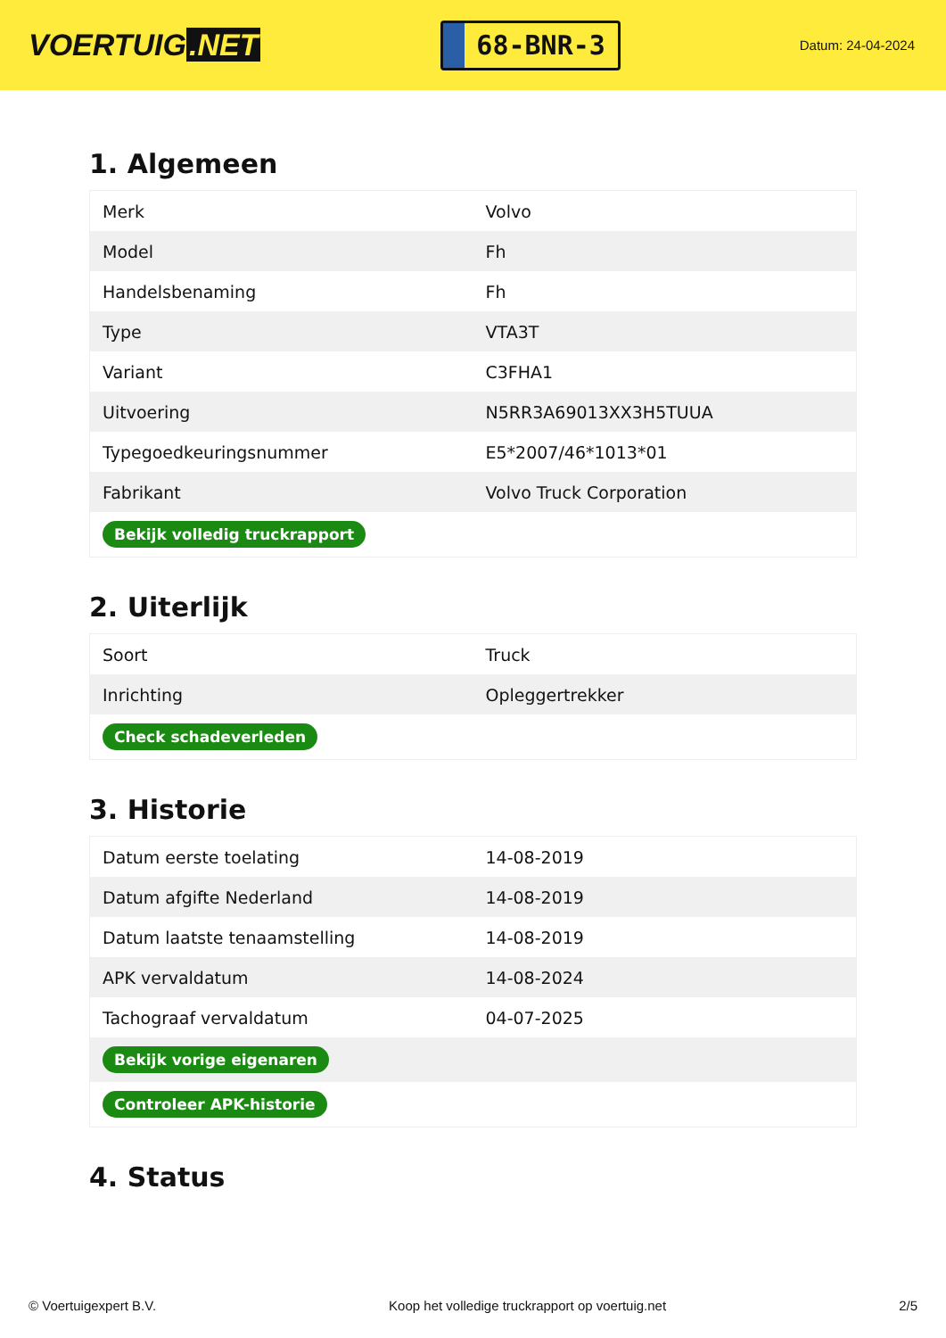VOERTUIG.NET
68-BNR-3
Datum: 24-04-2024
1. Algemeen
| Merk | Volvo |
| Model | Fh |
| Handelsbenaming | Fh |
| Type | VTA3T |
| Variant | C3FHA1 |
| Uitvoering | N5RR3A69013XX3H5TUUA |
| Typegoedkeuringsnummer | E5*2007/46*1013*01 |
| Fabrikant | Volvo Truck Corporation |
| Bekijk volledig truckrapport | |
2. Uiterlijk
| Soort | Truck |
| Inrichting | Opleggertrekker |
| Check schadeverleden | |
3. Historie
| Datum eerste toelating | 14-08-2019 |
| Datum afgifte Nederland | 14-08-2019 |
| Datum laatste tenaamstelling | 14-08-2019 |
| APK vervaldatum | 14-08-2024 |
| Tachograaf vervaldatum | 04-07-2025 |
| Bekijk vorige eigenaren | |
| Controleer APK-historie | |
4. Status
© Voertuigexpert B.V. Koop het volledige truckrapport op voertuig.net 2/5